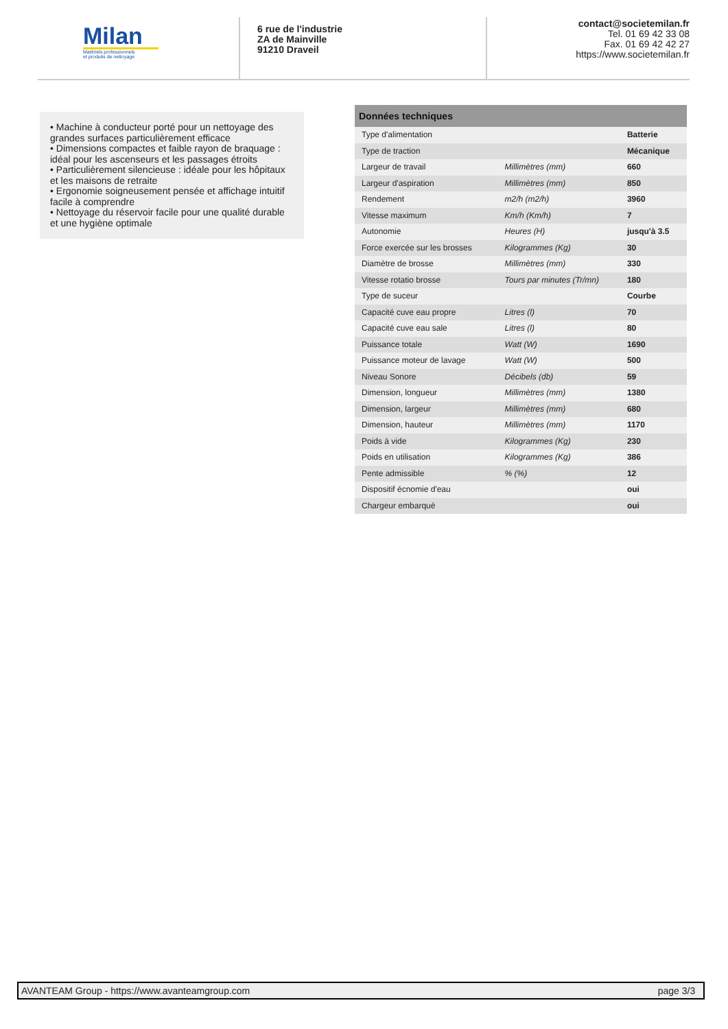Milan
Matériels professionnels
et produits de nettoyage
6 rue de l'industrie
ZA de Mainville
91210 Draveil
contact@societemilan.fr
Tel. 01 69 42 33 08
Fax. 01 69 42 42 27
https://www.societemilan.fr
• Machine à conducteur porté pour un nettoyage des grandes surfaces particulièrement efficace
• Dimensions compactes et faible rayon de braquage : idéal pour les ascenseurs et les passages étroits
• Particulièrement silencieuse : idéale pour les hôpitaux et les maisons de retraite
• Ergonomie soigneusement pensée et affichage intuitif facile à comprendre
• Nettoyage du réservoir facile pour une qualité durable et une hygiène optimale
| Données techniques | | |
| --- | --- | --- |
| Type d'alimentation | | Batterie |
| Type de traction | | Mécanique |
| Largeur de travail | Millimètres (mm) | 660 |
| Largeur d'aspiration | Millimètres (mm) | 850 |
| Rendement | m2/h (m2/h) | 3960 |
| Vitesse maximum | Km/h (Km/h) | 7 |
| Autonomie | Heures (H) | jusqu'à 3.5 |
| Force exercée sur les brosses | Kilogrammes (Kg) | 30 |
| Diamètre de brosse | Millimètres (mm) | 330 |
| Vitesse rotatio brosse | Tours par minutes (Tr/mn) | 180 |
| Type de suceur | | Courbe |
| Capacité cuve eau propre | Litres (l) | 70 |
| Capacité cuve eau sale | Litres (l) | 80 |
| Puissance totale | Watt (W) | 1690 |
| Puissance moteur de lavage | Watt (W) | 500 |
| Niveau Sonore | Décibels (db) | 59 |
| Dimension, longueur | Millimètres (mm) | 1380 |
| Dimension, largeur | Millimètres (mm) | 680 |
| Dimension, hauteur | Millimètres (mm) | 1170 |
| Poids à vide | Kilogrammes (Kg) | 230 |
| Poids en utilisation | Kilogrammes (Kg) | 386 |
| Pente admissible | % (%) | 12 |
| Dispositif écnomie d'eau | | oui |
| Chargeur embarqué | | oui |
AVANTEAM Group - https://www.avanteamgroup.com page 3/3